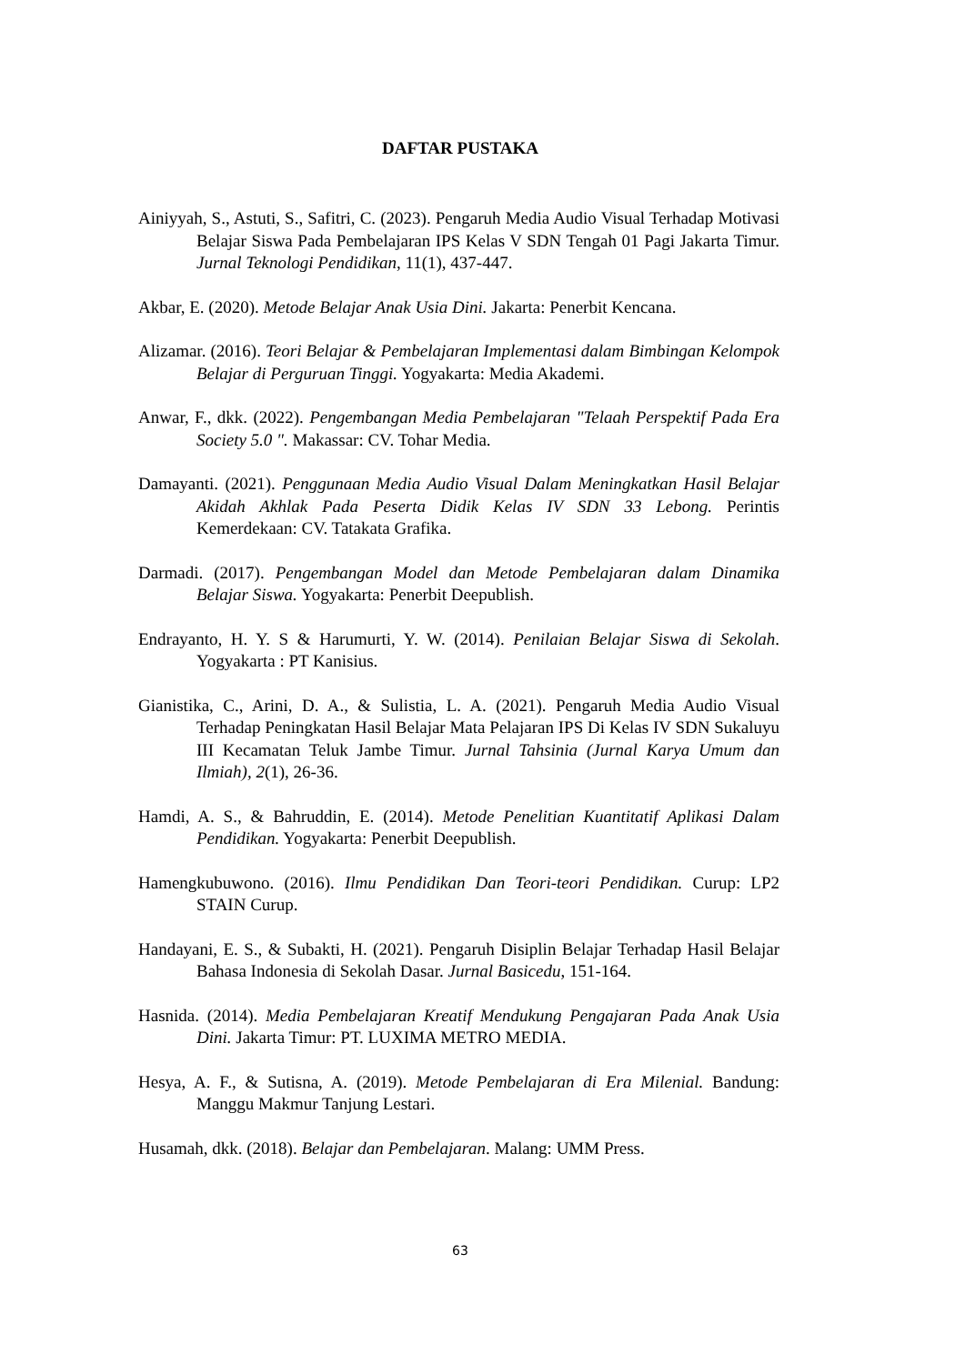DAFTAR PUSTAKA
Ainiyyah, S., Astuti, S., Safitri, C. (2023). Pengaruh Media Audio Visual Terhadap Motivasi Belajar Siswa Pada Pembelajaran IPS Kelas V SDN Tengah 01 Pagi Jakarta Timur. Jurnal Teknologi Pendidikan, 11(1), 437-447.
Akbar, E. (2020). Metode Belajar Anak Usia Dini. Jakarta: Penerbit Kencana.
Alizamar. (2016). Teori Belajar & Pembelajaran Implementasi dalam Bimbingan Kelompok Belajar di Perguruan Tinggi. Yogyakarta: Media Akademi.
Anwar, F., dkk. (2022). Pengembangan Media Pembelajaran "Telaah Perspektif Pada Era Society 5.0 ". Makassar: CV. Tohar Media.
Damayanti. (2021). Penggunaan Media Audio Visual Dalam Meningkatkan Hasil Belajar Akidah Akhlak Pada Peserta Didik Kelas IV SDN 33 Lebong. Perintis Kemerdekaan: CV. Tatakata Grafika.
Darmadi. (2017). Pengembangan Model dan Metode Pembelajaran dalam Dinamika Belajar Siswa. Yogyakarta: Penerbit Deepublish.
Endrayanto, H. Y. S & Harumurti, Y. W. (2014). Penilaian Belajar Siswa di Sekolah. Yogyakarta : PT Kanisius.
Gianistika, C., Arini, D. A., & Sulistia, L. A. (2021). Pengaruh Media Audio Visual Terhadap Peningkatan Hasil Belajar Mata Pelajaran IPS Di Kelas IV SDN Sukaluyu III Kecamatan Teluk Jambe Timur. Jurnal Tahsinia (Jurnal Karya Umum dan Ilmiah), 2(1), 26-36.
Hamdi, A. S., & Bahruddin, E. (2014). Metode Penelitian Kuantitatif Aplikasi Dalam Pendidikan. Yogyakarta: Penerbit Deepublish.
Hamengkubuwono. (2016). Ilmu Pendidikan Dan Teori-teori Pendidikan. Curup: LP2 STAIN Curup.
Handayani, E. S., & Subakti, H. (2021). Pengaruh Disiplin Belajar Terhadap Hasil Belajar Bahasa Indonesia di Sekolah Dasar. Jurnal Basicedu, 151-164.
Hasnida. (2014). Media Pembelajaran Kreatif Mendukung Pengajaran Pada Anak Usia Dini. Jakarta Timur: PT. LUXIMA METRO MEDIA.
Hesya, A. F., & Sutisna, A. (2019). Metode Pembelajaran di Era Milenial. Bandung: Manggu Makmur Tanjung Lestari.
Husamah, dkk. (2018). Belajar dan Pembelajaran. Malang: UMM Press.
63